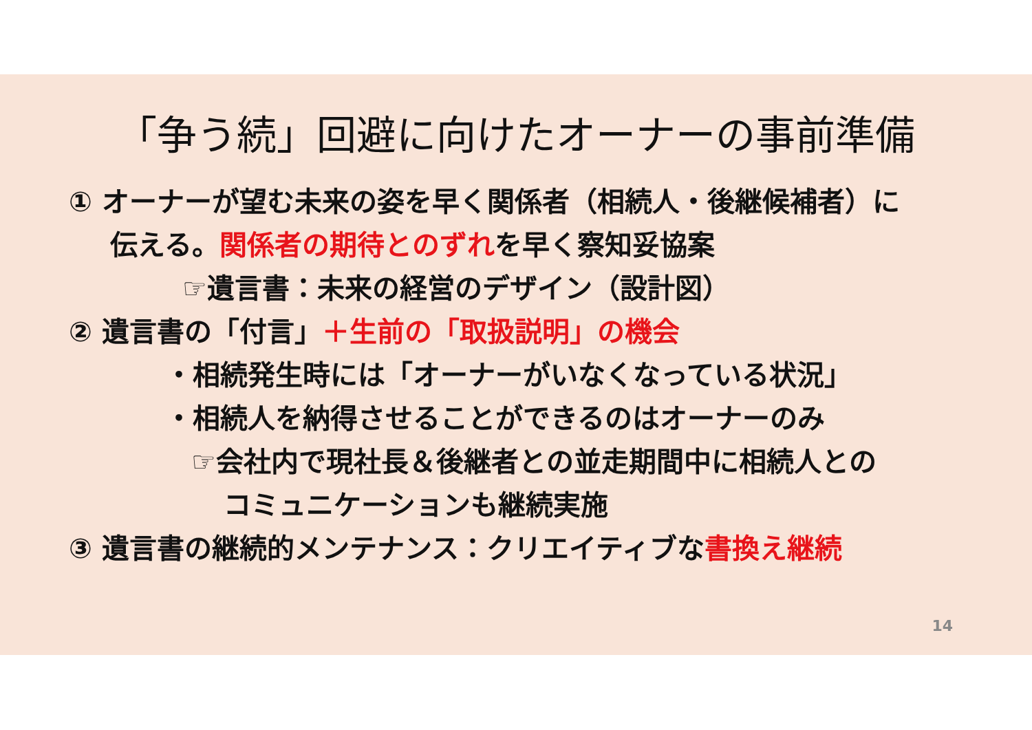「争う続」回避に向けたオーナーの事前準備
① オーナーが望む未来の姿を早く関係者（相続人・後継候補者）に
伝える。関係者の期待とのずれを早く察知妥協案
☞遺言書：未来の経営のデザイン（設計図）
② 遺言書の「付言」＋生前の「取扱説明」の機会
・相続発生時には「オーナーがいなくなっている状況」
・相続人を納得させることができるのはオーナーのみ
☞会社内で現社長＆後継者との並走期間中に相続人との
コミュニケーションも継続実施
③ 遺言書の継続的メンテナンス：クリエイティブな書換え継続
14